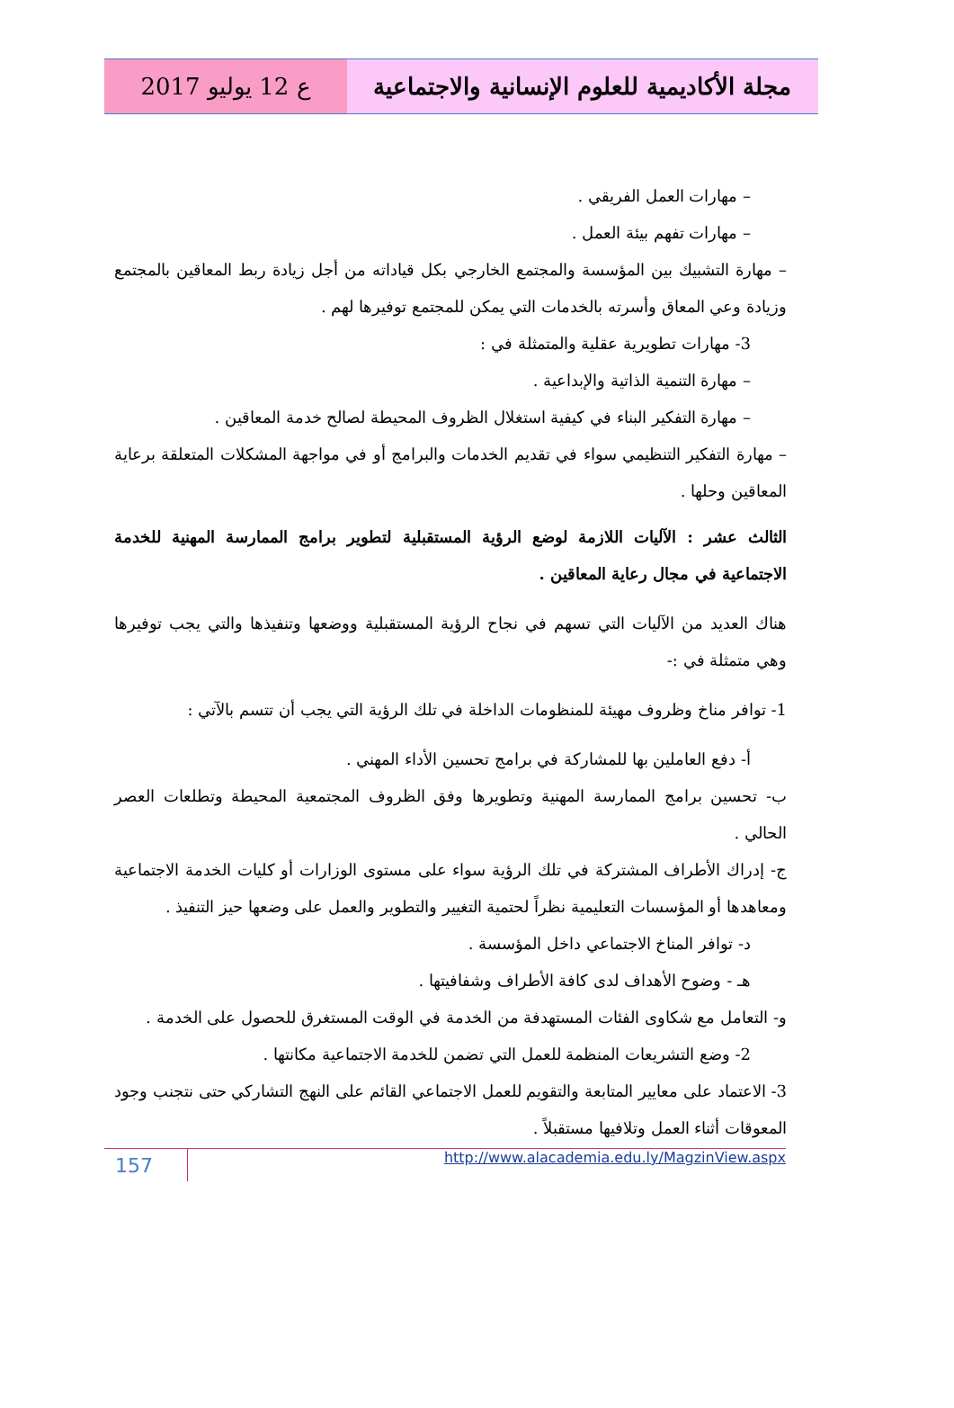مجلة الأكاديمية للعلوم الإنسانية والاجتماعية
ع 12 يوليو 2017
– مهارات العمل الفريقي .
– مهارات تفهم بيئة العمل .
– مهارة التشبيك بين المؤسسة والمجتمع الخارجي بكل قياداته من أجل زيادة ربط المعاقين بالمجتمع وزيادة وعي المعاق وأسرته بالخدمات التي يمكن للمجتمع توفيرها لهم .
3- مهارات تطويرية عقلية والمتمثلة في :
– مهارة التنمية الذاتية والإبداعية .
– مهارة التفكير البناء في كيفية استغلال الظروف المحيطة لصالح خدمة المعاقين .
– مهارة التفكير التنظيمي سواء في تقديم الخدمات والبرامج أو في مواجهة المشكلات المتعلقة برعاية المعاقين وحلها .
الثالث عشر : الآليات اللازمة لوضع الرؤية المستقبلية لتطوير برامج الممارسة المهنية للخدمة الاجتماعية في مجال رعاية المعاقين .
هناك العديد من الآليات التي تسهم في نجاح الرؤية المستقبلية ووضعها وتنفيذها والتي يجب توفيرها وهي متمثلة في :-
1- توافر مناخ وظروف مهيئة للمنظومات الداخلة في تلك الرؤية التي يجب أن تتسم بالآتي :
أ- دفع العاملين بها للمشاركة في برامج تحسين الأداء المهني .
ب- تحسين برامج الممارسة المهنية وتطويرها وفق الظروف المجتمعية المحيطة وتطلعات العصر الحالي .
ج- إدراك الأطراف المشتركة في تلك الرؤية سواء على مستوى الوزارات أو كليات الخدمة الاجتماعية ومعاهدها أو المؤسسات التعليمية نظراً لحتمية التغيير والتطوير والعمل على وضعها حيز التنفيذ .
د- توافر المناخ الاجتماعي داخل المؤسسة .
هـ - وضوح الأهداف لدى كافة الأطراف وشفافيتها .
و- التعامل مع شكاوى الفئات المستهدفة من الخدمة في الوقت المستغرق للحصول على الخدمة .
2- وضع التشريعات المنظمة للعمل التي تضمن للخدمة الاجتماعية مكانتها .
3- الاعتماد على معايير المتابعة والتقويم للعمل الاجتماعي القائم على النهج التشاركي حتى نتجنب وجود المعوقات أثناء العمل وتلافيها مستقبلاً .
157
http://www.alacademia.edu.ly/MagzinView.aspx